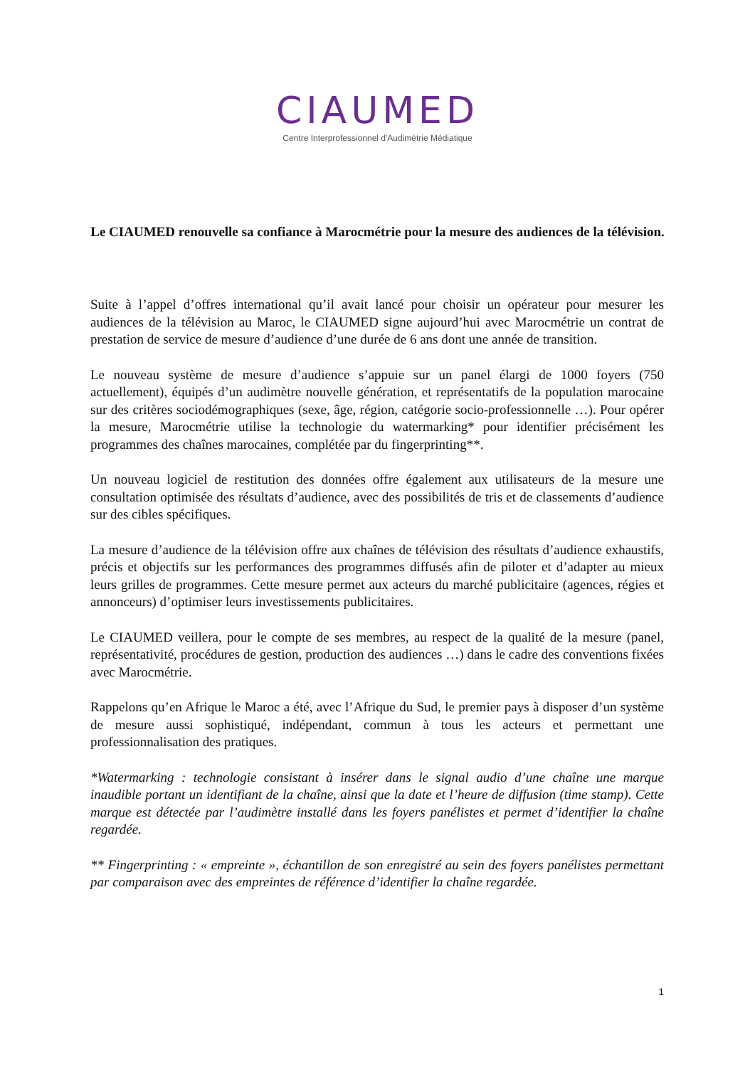CIAUMED
Centre Interprofessionnel d'Audimétrie Médiatique
Le CIAUMED renouvelle sa confiance à Marocmétrie pour la mesure des audiences de la télévision.
Suite à l’appel d’offres international qu’il avait lancé pour choisir un opérateur pour mesurer les audiences de la télévision au Maroc, le CIAUMED signe aujourd’hui avec Marocmétrie un contrat de prestation de service de mesure d’audience d’une durée de 6 ans dont une année de transition.
Le nouveau système de mesure d’audience s’appuie sur un panel élargi de 1000 foyers (750 actuellement), équipés d’un audimètre nouvelle génération, et représentatifs de la population marocaine sur des critères sociodémographiques (sexe, âge, région, catégorie socio-professionnelle …). Pour opérer la mesure, Marocmétrie utilise la technologie du watermarking* pour identifier précisément les programmes des chaînes marocaines, complétée par du fingerprinting**.
Un nouveau logiciel de restitution des données offre également aux utilisateurs de la mesure une consultation optimisée des résultats d’audience, avec des possibilités de tris et de classements d’audience sur des cibles spécifiques.
La mesure d’audience de la télévision offre aux chaînes de télévision des résultats d’audience exhaustifs, précis et objectifs sur les performances des programmes diffusés afin de piloter et d’adapter au mieux leurs grilles de programmes. Cette mesure permet aux acteurs du marché publicitaire (agences, régies et annonceurs) d’optimiser leurs investissements publicitaires.
Le CIAUMED veillera, pour le compte de ses membres, au respect de la qualité de la mesure (panel, représentativité, procédures de gestion, production des audiences …) dans le cadre des conventions fixées avec Marocmétrie.
Rappelons qu’en Afrique le Maroc a été, avec l’Afrique du Sud, le premier pays à disposer d’un système de mesure aussi sophistiqué, indépendant, commun à tous les acteurs et permettant une professionnalisation des pratiques.
*Watermarking : technologie consistant à insérer dans le signal audio d’une chaîne une marque inaudible portant un identifiant de la chaîne, ainsi que la date et l’heure de diffusion (time stamp). Cette marque est détectée par l’audimètre installé dans les foyers panélistes et permet d’identifier la chaîne regardée.
** Fingerprinting : « empreinte », échantillon de son enregistré au sein des foyers panélistes permettant par comparaison avec des empreintes de référence d’identifier la chaîne regardée.
1